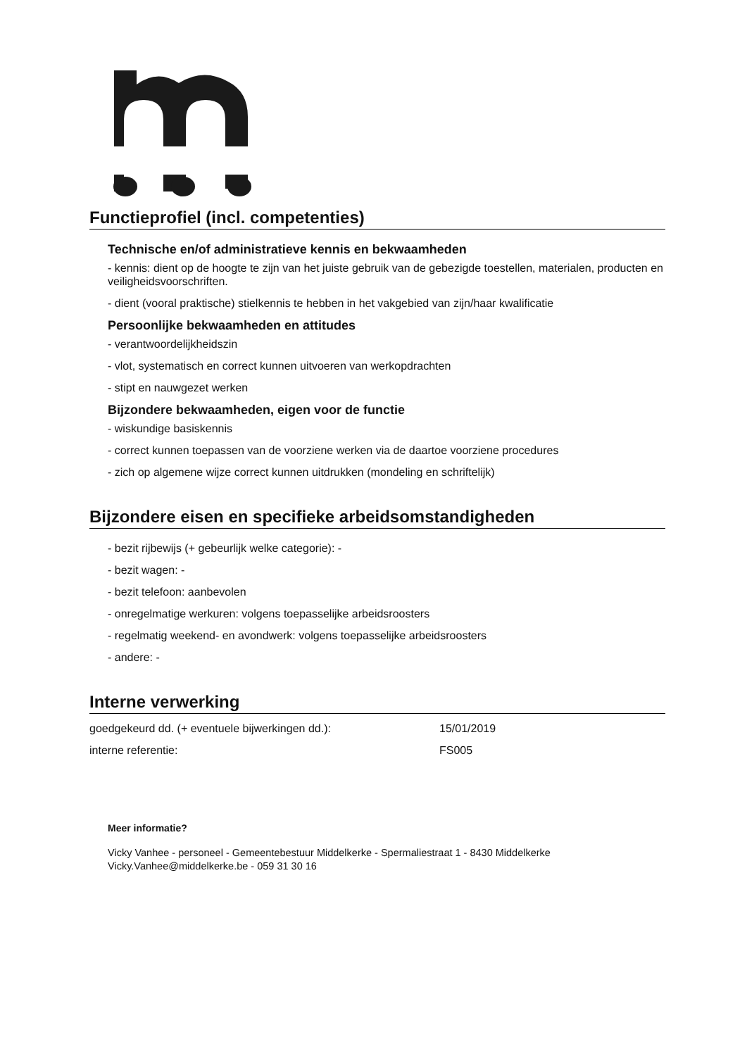Functieprofiel (incl. competenties)
Technische en/of administratieve kennis en bekwaamheden
- kennis: dient op de hoogte te zijn van het juiste gebruik van de gebezigde toestellen, materialen, producten en veiligheidsvoorschriften.
- dient (vooral praktische) stielkennis te hebben in het vakgebied van zijn/haar kwalificatie
Persoonlijke bekwaamheden en attitudes
- verantwoordelijkheidszin
- vlot, systematisch en correct kunnen uitvoeren van werkopdrachten
- stipt en nauwgezet werken
Bijzondere bekwaamheden, eigen voor de functie
- wiskundige basiskennis
- correct kunnen toepassen van de voorziene werken via de daartoe voorziene procedures
- zich op algemene wijze correct kunnen uitdrukken (mondeling en schriftelijk)
Bijzondere eisen en specifieke arbeidsomstandigheden
- bezit rijbewijs (+ gebeurlijk welke categorie): -
- bezit wagen: -
- bezit telefoon: aanbevolen
- onregelmatige werkuren: volgens toepasselijke arbeidsroosters
- regelmatig weekend- en avondwerk: volgens toepasselijke arbeidsroosters
- andere: -
Interne verwerking
| goedgekeurd dd. (+ eventuele bijwerkingen dd.): | 15/01/2019 |
| interne referentie: | FS005 |
Meer informatie?
Vicky Vanhee - personeel - Gemeentebestuur Middelkerke - Spermaliestraat 1 - 8430 Middelkerke
Vicky.Vanhee@middelkerke.be - 059 31 30 16